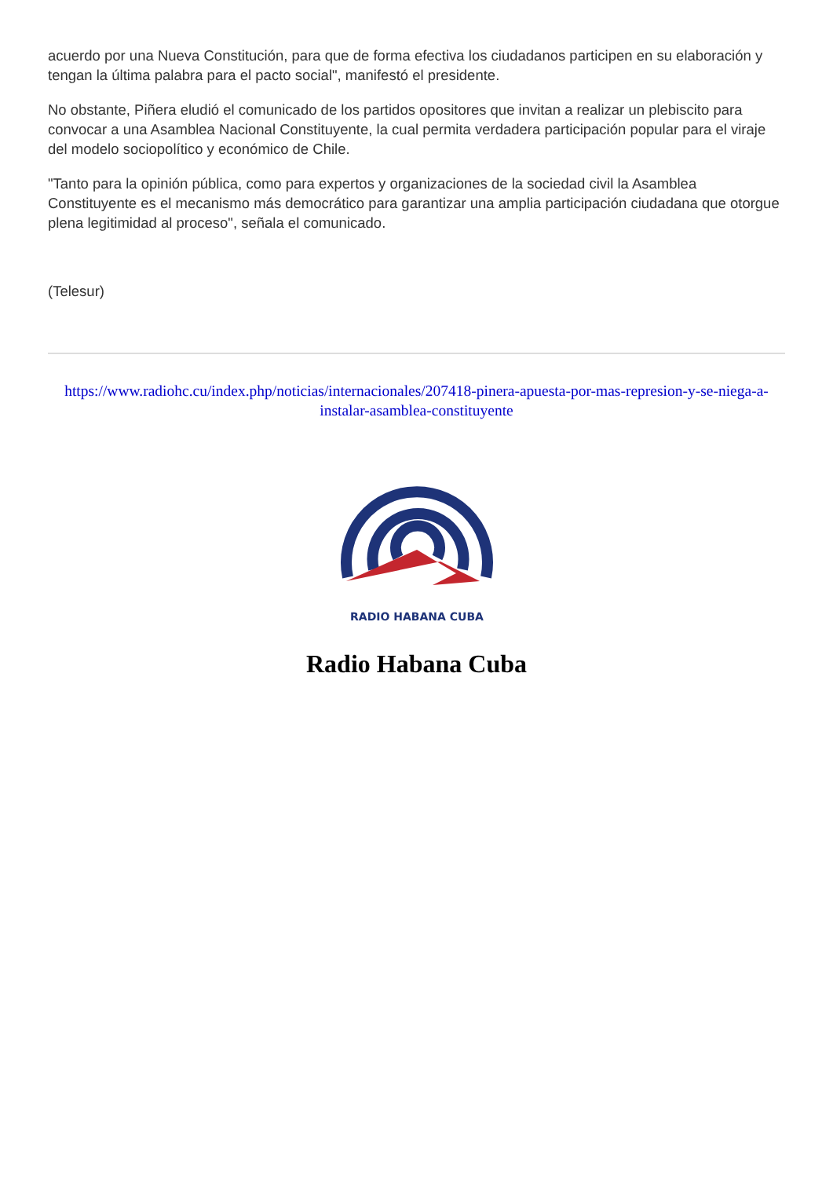acuerdo por una Nueva Constitución, para que de forma efectiva los ciudadanos participen en su elaboración y tengan la última palabra para el pacto social", manifestó el presidente.
No obstante, Piñera eludió el comunicado de los partidos opositores que invitan a realizar un plebiscito para convocar a una Asamblea Nacional Constituyente, la cual permita verdadera participación popular para el viraje del modelo sociopolítico y económico de Chile.
"Tanto para la opinión pública, como para expertos y organizaciones de la sociedad civil la Asamblea Constituyente es el mecanismo más democrático para garantizar una amplia participación ciudadana que otorgue plena legitimidad al proceso", señala el comunicado.
(Telesur)
https://www.radiohc.cu/index.php/noticias/internacionales/207418-pinera-apuesta-por-mas-represion-y-se-niega-a-instalar-asamblea-constituyente
RADIO HABANA CUBA
Radio Habana Cuba